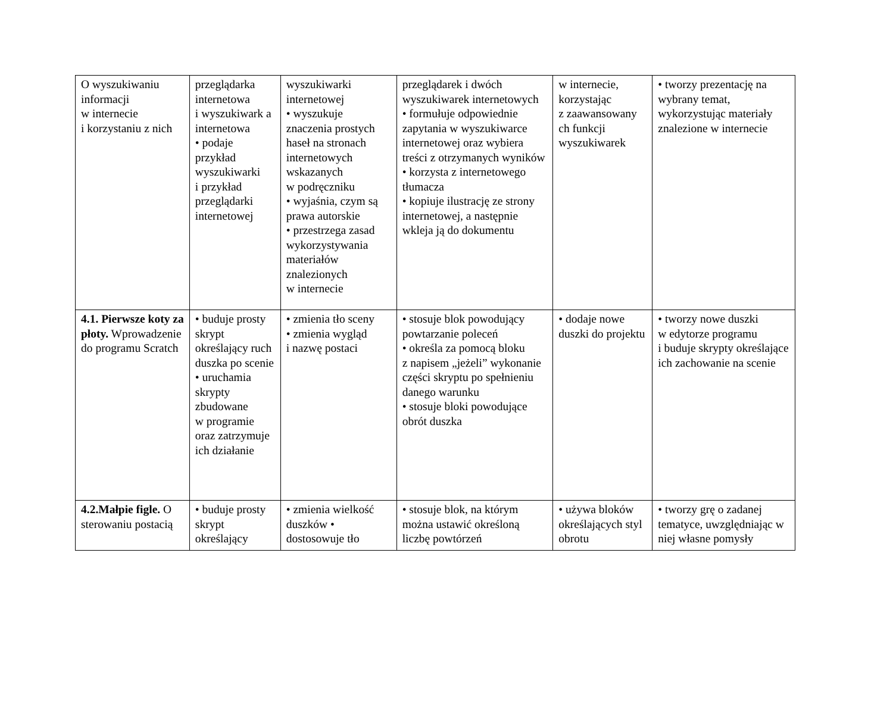| O wyszukiwaniu informacji w internecie i korzystaniu z nich | przeglądarka internetowa i wyszukiwark a internetowa • podaje przykład wyszukiwarki i przykład przeglądarki internetowej | wyszukiwarki internetowej • wyszukuje znaczenia prostych haseł na stronach internetowych wskazanych w podręczniku • wyjaśnia, czym są prawa autorskie • przestrzega zasad wykorzystywania materiałów znalezionych w internecie | przeglądarek i dwóch wyszukiwarek internetowych • formułuje odpowiednie zapytania w wyszukiwarce internetowej oraz wybiera treści z otrzymanych wyników • korzysta z internetowego tłumacza • kopiuje ilustrację ze strony internetowej, a następnie wkleja ją do dokumentu | w internecie, korzystając z zaawansowany ch funkcji wyszukiwarek | • tworzy prezentację na wybrany temat, wykorzystując materiały znalezione w internecie |
| 4.1. Pierwsze koty za płoty. Wprowadzenie do programu Scratch | • buduje prosty skrypt określający ruch duszka po scenie • uruchamia skrypty zbudowane w programie oraz zatrzymuje ich działanie | • zmienia tło sceny • zmienia wygląd i nazwę postaci | • stosuje blok powodujący powtarzanie poleceń • określa za pomocą bloku z napisem „jeżeli” wykonanie części skryptu po spełnieniu danego warunku • stosuje bloki powodujące obrót duszka | • dodaje nowe duszki do projektu | • tworzy nowe duszki w edytorze programu i buduje skrypty określające ich zachowanie na scenie |
| 4.2.Małpie figle. O sterowaniu postacią | • buduje prosty skrypt określający | • zmienia wielkość duszków • dostosowuje tło | • stosuje blok, na którym można ustawić określoną liczbę powtórzeń | • używa bloków określających styl obrotu | • tworzy grę o zadanej tematyce, uwzględniając w niej własne pomysły |